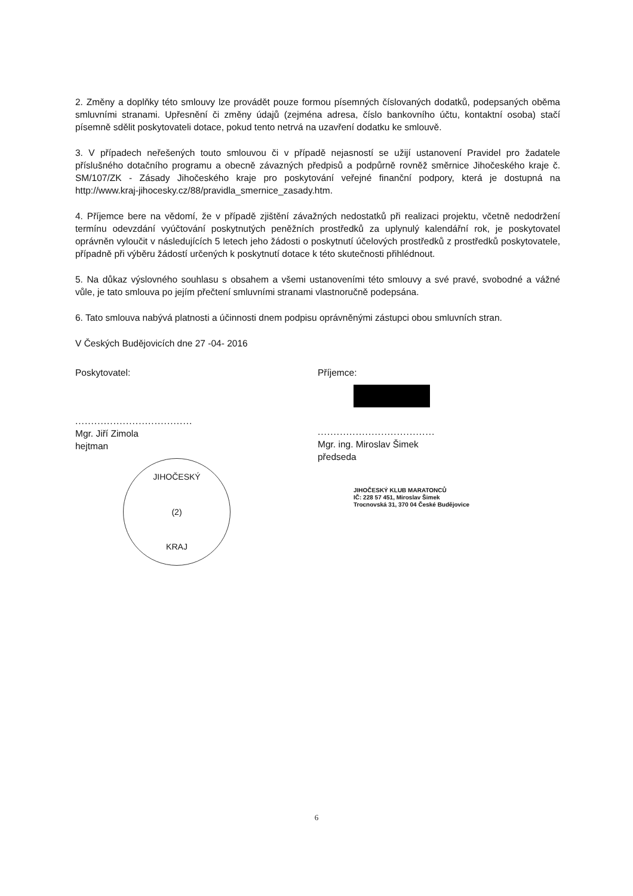2. Změny a doplňky této smlouvy lze provádět pouze formou písemných číslovaných dodatků, podepsaných oběma smluvními stranami. Upřesnění či změny údajů (zejména adresa, číslo bankovního účtu, kontaktní osoba) stačí písemně sdělit poskytovateli dotace, pokud tento netrvá na uzavření dodatku ke smlouvě.
3. V případech neřešených touto smlouvou či v případě nejasností se užijí ustanovení Pravidel pro žadatele příslušného dotačního programu a obecně závazných předpisů a podpůrně rovněž směrnice Jihočeského kraje č. SM/107/ZK - Zásady Jihočeského kraje pro poskytování veřejné finanční podpory, která je dostupná na http://www.kraj-jihocesky.cz/88/pravidla_smernice_zasady.htm.
4. Příjemce bere na vědomí, že v případě zjištění závažných nedostatků při realizaci projektu, včetně nedodržení termínu odevzdání vyúčtování poskytnutých peněžních prostředků za uplynulý kalendářní rok, je poskytovatel oprávněn vyloučit v následujících 5 letech jeho žádosti o poskytnutí účelových prostředků z prostředků poskytovatele, případně při výběru žádostí určených k poskytnutí dotace k této skutečnosti přihlédnout.
5. Na důkaz výslovného souhlasu s obsahem a všemi ustanoveními této smlouvy a své pravé, svobodné a vážné vůle, je tato smlouva po jejím přečtení smluvními stranami vlastnoručně podepsána.
6. Tato smlouva nabývá platnosti a účinnosti dnem podpisu oprávněnými zástupci obou smluvních stran.
V Českých Budějovicích dne 27 -04- 2016
Poskytovatel:
.....................................
Mgr. Jiří Zimola
hejtman
JIHOČESKÝ
(2)
KRAJ
Příjemce:
.....................................
Mgr. ing. Miroslav Šimek
předseda
JIHOČESKÝ KLUB MARATONCŮ
IČ: 228 57 451, Miroslav Šimek
Trocnovská 31, 370 04 České Budějovice
6